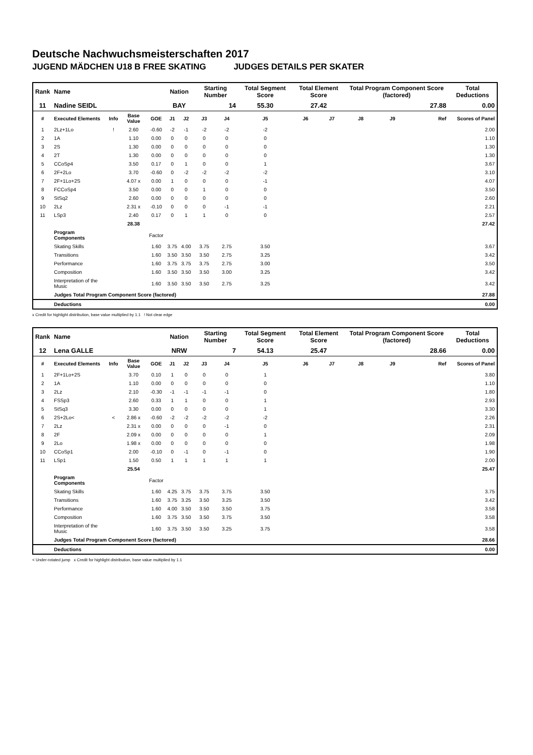Deutsche Nachwuchsmeisterschaften 2017
JUGEND MÄDCHEN U18 B FREE SKATING JUDGES DETAILS PER SKATER
| Rank | Name | | | | Nation | | Starting Number | | Total Segment Score | Total Element Score | | Total Program Component Score (factored) | | | Total Deductions |
| --- | --- | --- | --- | --- | --- | --- | --- | --- | --- | --- | --- | --- | --- | --- | --- |
| 11 | Nadine SEIDL | | | | BAY | | 14 | | 55.30 | 27.42 | | 27.88 | | | 0.00 |
| # | Executed Elements | Info | Base Value | GOE | J1 | J2 | J3 | J4 | J5 | J6 | J7 | J8 | J9 | Ref | Scores of Panel |
| 1 | 2Lz+1Lo | ! | 2.60 | -0.60 | -2 | -1 | -2 | -2 | -2 | | | | | | 2.00 |
| 2 | 1A | | 1.10 | 0.00 | 0 | 0 | 0 | 0 | 0 | | | | | | 1.10 |
| 3 | 2S | | 1.30 | 0.00 | 0 | 0 | 0 | 0 | 0 | | | | | | 1.30 |
| 4 | 2T | | 1.30 | 0.00 | 0 | 0 | 0 | 0 | 0 | | | | | | 1.30 |
| 5 | CCoSp4 | | 3.50 | 0.17 | 0 | 1 | 0 | 0 | 1 | | | | | | 3.67 |
| 6 | 2F+2Lo | | 3.70 | -0.60 | 0 | -2 | -2 | -2 | -2 | | | | | | 3.10 |
| 7 | 2F+1Lo+2S | | 4.07 x | 0.00 | 1 | 0 | 0 | 0 | -1 | | | | | | 4.07 |
| 8 | FCCoSp4 | | 3.50 | 0.00 | 0 | 0 | 1 | 0 | 0 | | | | | | 3.50 |
| 9 | StSq2 | | 2.60 | 0.00 | 0 | 0 | 0 | 0 | 0 | | | | | | 2.60 |
| 10 | 2Lz | | 2.31 x | -0.10 | 0 | 0 | 0 | -1 | -1 | | | | | | 2.21 |
| 11 | LSp3 | | 2.40 | 0.17 | 0 | 1 | 1 | 0 | 0 | | | | | | 2.57 |
| | | | 28.38 | | | | | | | | | | | | 27.42 |
| | Program Components | | | Factor | | | | | | | | | | | |
| | Skating Skills | | | 1.60 | 3.75 | 4.00 | 3.75 | 2.75 | 3.50 | | | | | | 3.67 |
| | Transitions | | | 1.60 | 3.50 | 3.50 | 3.50 | 2.75 | 3.25 | | | | | | 3.42 |
| | Performance | | | 1.60 | 3.75 | 3.75 | 3.75 | 2.75 | 3.00 | | | | | | 3.50 |
| | Composition | | | 1.60 | 3.50 | 3.50 | 3.50 | 3.00 | 3.25 | | | | | | 3.42 |
| | Interpretation of the Music | | | 1.60 | 3.50 | 3.50 | 3.50 | 2.75 | 3.25 | | | | | | 3.42 |
| | Judges Total Program Component Score (factored) | | | | | | | | | | | | | | 27.88 |
| | Deductions | | | | | | | | | | | | | | 0.00 |
x Credit for highlight distribution, base value multiplied by 1.1 ! Not clear edge
| Rank | Name | | | | Nation | | Starting Number | | Total Segment Score | Total Element Score | | Total Program Component Score (factored) | | | Total Deductions |
| --- | --- | --- | --- | --- | --- | --- | --- | --- | --- | --- | --- | --- | --- | --- | --- |
| 12 | Lena GALLE | | | | NRW | | 7 | | 54.13 | 25.47 | | 28.66 | | | 0.00 |
| # | Executed Elements | Info | Base Value | GOE | J1 | J2 | J3 | J4 | J5 | J6 | J7 | J8 | J9 | Ref | Scores of Panel |
| 1 | 2F+1Lo+2S | | 3.70 | 0.10 | 1 | 0 | 0 | 0 | 1 | | | | | | 3.80 |
| 2 | 1A | | 1.10 | 0.00 | 0 | 0 | 0 | 0 | 0 | | | | | | 1.10 |
| 3 | 2Lz | | 2.10 | -0.30 | -1 | -1 | -1 | -1 | 0 | | | | | | 1.80 |
| 4 | FSSp3 | | 2.60 | 0.33 | 1 | 1 | 0 | 0 | 1 | | | | | | 2.93 |
| 5 | StSq3 | | 3.30 | 0.00 | 0 | 0 | 0 | 0 | 1 | | | | | | 3.30 |
| 6 | 2S+2Lo< | < | 2.86 x | -0.60 | -2 | -2 | -2 | -2 | -2 | | | | | | 2.26 |
| 7 | 2Lz | | 2.31 x | 0.00 | 0 | 0 | 0 | -1 | 0 | | | | | | 2.31 |
| 8 | 2F | | 2.09 x | 0.00 | 0 | 0 | 0 | 0 | 1 | | | | | | 2.09 |
| 9 | 2Lo | | 1.98 x | 0.00 | 0 | 0 | 0 | 0 | 0 | | | | | | 1.98 |
| 10 | CCoSp1 | | 2.00 | -0.10 | 0 | -1 | 0 | -1 | 0 | | | | | | 1.90 |
| 11 | LSp1 | | 1.50 | 0.50 | 1 | 1 | 1 | 1 | 1 | | | | | | 2.00 |
| | | | 25.54 | | | | | | | | | | | | 25.47 |
| | Program Components | | | Factor | | | | | | | | | | | |
| | Skating Skills | | | 1.60 | 4.25 | 3.75 | 3.75 | 3.75 | 3.50 | | | | | | 3.75 |
| | Transitions | | | 1.60 | 3.75 | 3.25 | 3.50 | 3.25 | 3.50 | | | | | | 3.42 |
| | Performance | | | 1.60 | 4.00 | 3.50 | 3.50 | 3.50 | 3.75 | | | | | | 3.58 |
| | Composition | | | 1.60 | 3.75 | 3.50 | 3.50 | 3.75 | 3.50 | | | | | | 3.58 |
| | Interpretation of the Music | | | 1.60 | 3.75 | 3.50 | 3.50 | 3.25 | 3.75 | | | | | | 3.58 |
| | Judges Total Program Component Score (factored) | | | | | | | | | | | | | | 28.66 |
| | Deductions | | | | | | | | | | | | | | 0.00 |
< Under-rotated jump x Credit for highlight distribution, base value multiplied by 1.1